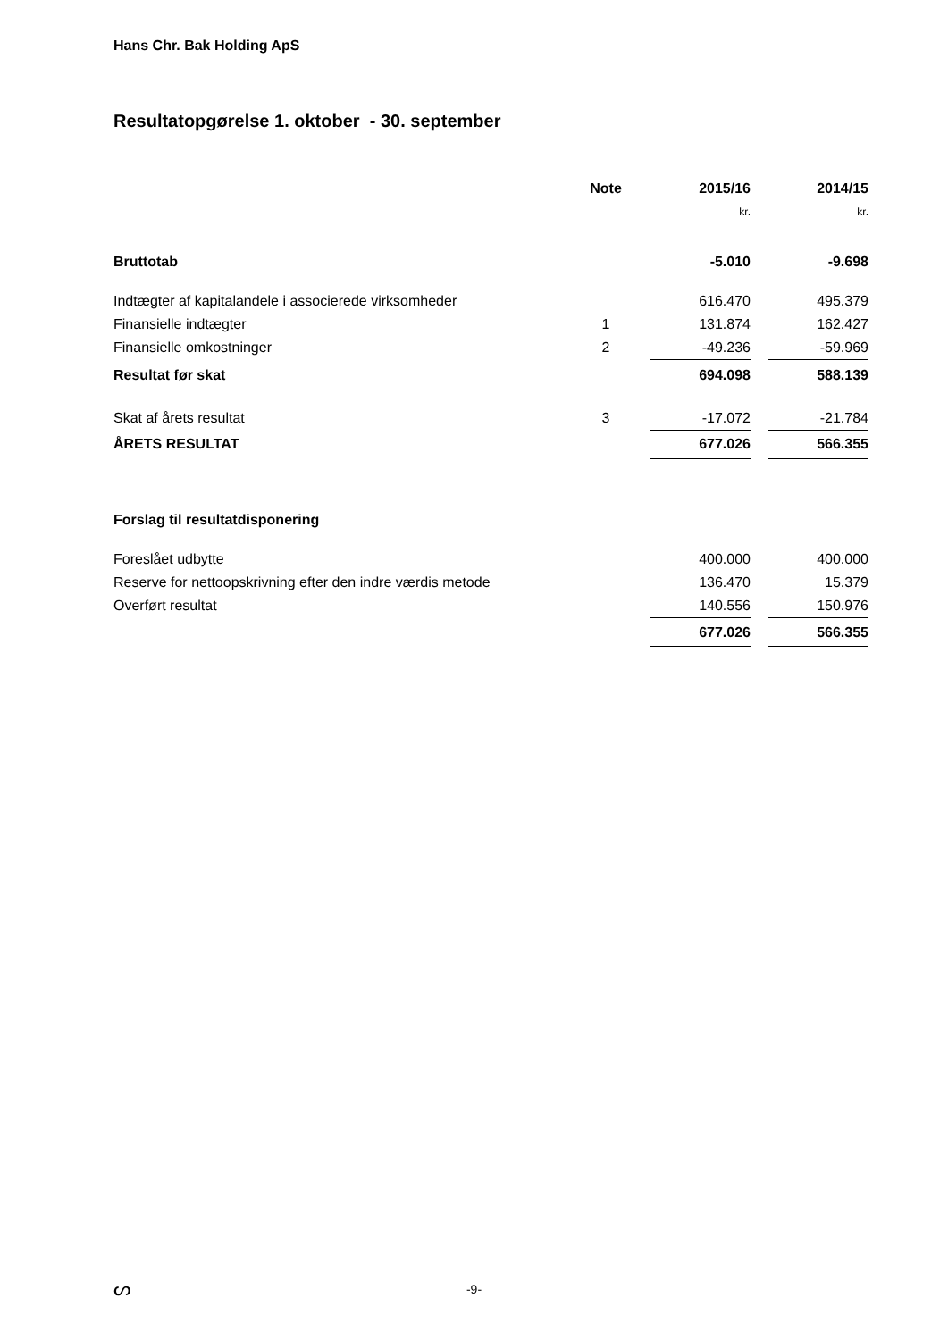Hans Chr. Bak Holding ApS
Resultatopgørelse 1. oktober - 30. september
| | Note | | 2015/16 | | 2014/15 |
| --- | --- | --- | --- | --- | --- |
| | | | kr. | | kr. |
| Bruttotab | | | -5.010 | | -9.698 |
| Indtægter af kapitalandele i associerede virksomheder | | | 616.470 | | 495.379 |
| Finansielle indtægter | 1 | | 131.874 | | 162.427 |
| Finansielle omkostninger | 2 | | -49.236 | | -59.969 |
| Resultat før skat | | | 694.098 | | 588.139 |
| Skat af årets resultat | 3 | | -17.072 | | -21.784 |
| ÅRETS RESULTAT | | | 677.026 | | 566.355 |
| Forslag til resultatdisponering | | | | | |
| Foreslået udbytte | | | 400.000 | | 400.000 |
| Reserve for nettoopskrivning efter den indre værdis metode | | | 136.470 | | 15.379 |
| Overført resultat | | | 140.556 | | 150.976 |
| | | | 677.026 | | 566.355 |
ᔕ
-9-